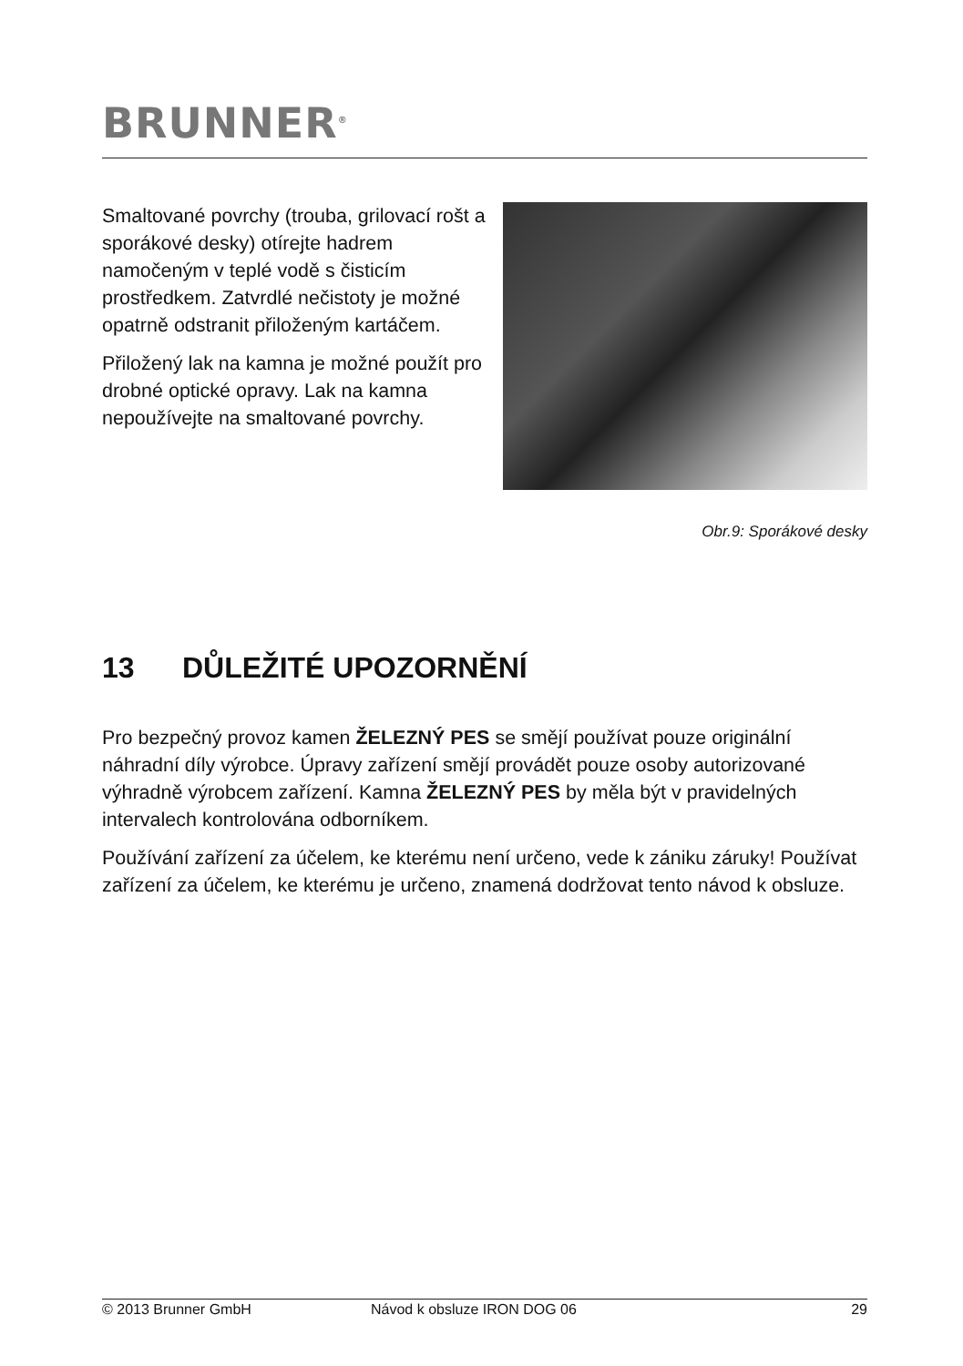BRUNNER<sup>®</sup>
Smaltované povrchy (trouba, grilovací rošt a sporákové desky) otírejte hadrem namočeným v teplé vodě s čisticím prostředkem. Zatvrdlé nečistoty je možné opatrně odstranit přiloženým kartáčem.
Přiložený lak na kamna je možné použít pro drobné optické opravy. Lak na kamna nepoužívejte na smaltované povrchy.
Obr.9: Sporákové desky
13 DŮLEŽITÉ UPOZORNĚNÍ
Pro bezpečný provoz kamen ŽELEZNÝ PES se smějí používat pouze originální náhradní díly výrobce. Úpravy zařízení smějí provádět pouze osoby autorizované výhradně výrobcem zařízení. Kamna ŽELEZNÝ PES by měla být v pravidelných intervalech kontrolována odborníkem.
Používání zařízení za účelem, ke kterému není určeno, vede k zániku záruky! Používat zařízení za účelem, ke kterému je určeno, znamená dodržovat tento návod k obsluze.
© 2013 Brunner GmbH Návod k obsluze IRON DOG 06 29